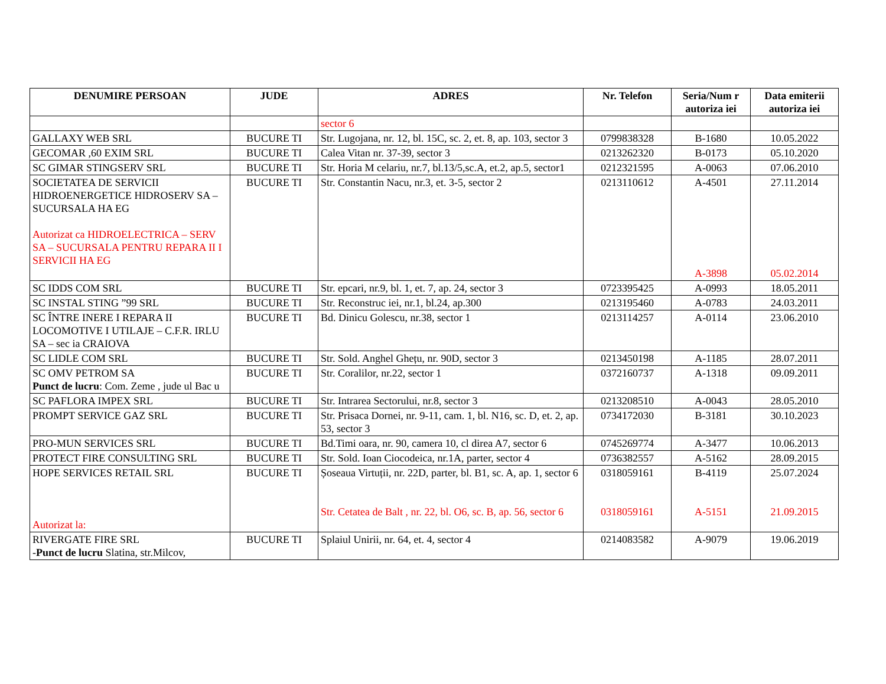| DENUMIRE PERSOAN | JUDE | ADRES | Nr. Telefon | Seria/Num r autoriza iei | Data emiterii autoriza iei |
| --- | --- | --- | --- | --- | --- |
| | | sector 6 | | | |
| GALLAXY WEB SRL | BUCURE TI | Str. Lugojana, nr. 12, bl. 15C, sc. 2, et. 8, ap. 103, sector 3 | 0799838328 | B-1680 | 10.05.2022 |
| GECOMAR ,60 EXIM SRL | BUCURE TI | Calea Vitan nr. 37-39, sector 3 | 0213262320 | B-0173 | 05.10.2020 |
| SC GIMAR STINGSERV SRL | BUCURE TI | Str. Horia M celariu, nr.7, bl.13/5,sc.A, et.2, ap.5, sector1 | 0212321595 | A-0063 | 07.06.2010 |
| SOCIETATEA DE SERVICII HIDROENERGETICE HIDROSERV SA – SUCURSALA HA EG Autorizat ca HIDROELECTRICA – SERV SA – SUCURSALA PENTRU REPARA II I SERVICII HA EG | BUCURE TI | Str. Constantin Nacu, nr.3, et. 3-5, sector 2 | 0213110612 | A-4501 A-3898 | 27.11.2014 05.02.2014 |
| SC IDDS COM SRL | BUCURE TI | Str. epcari, nr.9, bl. 1, et. 7, ap. 24, sector 3 | 0723395425 | A-0993 | 18.05.2011 |
| SC INSTAL STING ”99 SRL | BUCURE TI | Str. Reconstruc iei, nr.1, bl.24, ap.300 | 0213195460 | A-0783 | 24.03.2011 |
| SC ÎNTRE INERE I REPARA II LOCOMOTIVE I UTILAJE – C.F.R. IRLU SA – sec ia CRAIOVA | BUCURE TI | Bd. Dinicu Golescu, nr.38, sector 1 | 0213114257 | A-0114 | 23.06.2010 |
| SC LIDLE COM SRL | BUCURE TI | Str. Sold. Anghel Ghețu, nr. 90D, sector 3 | 0213450198 | A-1185 | 28.07.2011 |
| SC OMV PETROM SA Punct de lucru : Com. Zeme , jude ul Bac u | BUCURE TI | Str. Coralilor, nr.22, sector 1 | 0372160737 | A-1318 | 09.09.2011 |
| SC PAFLORA IMPEX SRL | BUCURE TI | Str. Intrarea Sectorului, nr.8, sector 3 | 0213208510 | A-0043 | 28.05.2010 |
| PROMPT SERVICE GAZ SRL | BUCURE TI | Str. Prisaca Dornei, nr. 9-11, cam. 1, bl. N16, sc. D, et. 2, ap. 53, sector 3 | 0734172030 | B-3181 | 30.10.2023 |
| PRO-MUN SERVICES SRL | BUCURE TI | Bd.Timi oara, nr. 90, camera 10, cl direa A7, sector 6 | 0745269774 | A-3477 | 10.06.2013 |
| PROTECT FIRE CONSULTING SRL | BUCURE TI | Str. Sold. Ioan Ciocodeica, nr.1A, parter, sector 4 | 0736382557 | A-5162 | 28.09.2015 |
| HOPE SERVICES RETAIL SRL Autorizat la: | BUCURE TI | Șoseaua Virtuții, nr. 22D, parter, bl. B1, sc. A, ap. 1, sector 6 Str. Cetatea de Balt , nr. 22, bl. O6, sc. B, ap. 56, sector 6 | 0318059161 0318059161 | B-4119 A-5151 | 25.07.2024 21.09.2015 |
| RIVERGATE FIRE SRL - Punct de lucru Slatina, str.Milcov, | BUCURE TI | Splaiul Unirii, nr. 64, et. 4, sector 4 | 0214083582 | A-9079 | 19.06.2019 |